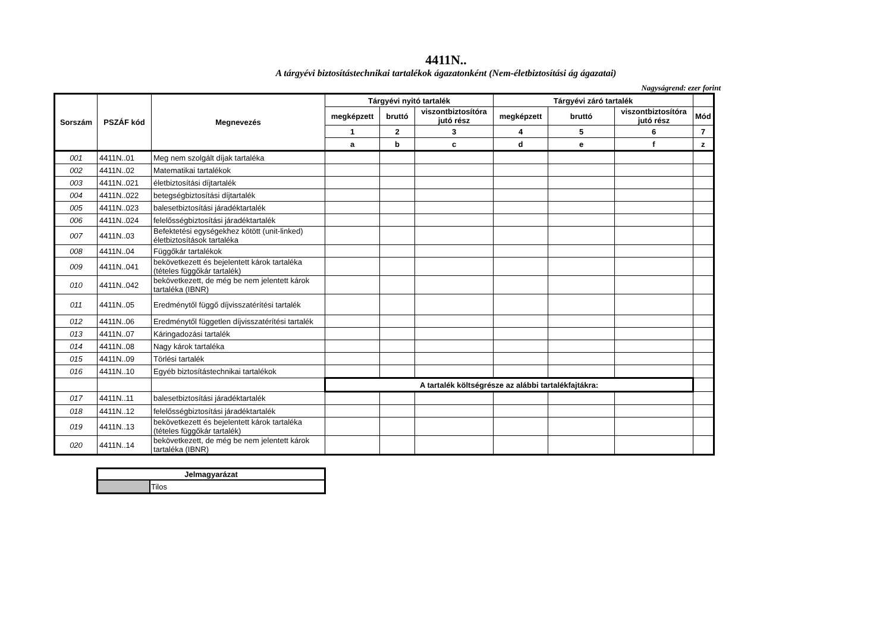4411N..
A tárgyévi biztosítástechnikai tartalékok ágazatonként (Nem-életbiztosítási ág ágazatai)
Nagyságrend: ezer forint
| Sorszám | PSZÁF kód | Megnevezés | Tárgyévi nyitó tartalék | | | Tárgyévi záró tartalék | | | |
| --- | --- | --- | --- | --- | --- | --- | --- | --- | --- |
| | | | megképzett | bruttó | viszontbiztosítóra jutó rész | megképzett | bruttó | viszontbiztosítóra jutó rész | Mód |
| | | | 1 | 2 | 3 | 4 | 5 | 6 | 7 |
| | | | a | b | c | d | e | f | z |
| 001 | 4411N..01 | Meg nem szolgált díjak tartaléka | | | | | | | |
| 002 | 4411N..02 | Matematikai tartalékok | | | | | | | |
| 003 | 4411N..021 | életbiztosítási díjtartalék | | | | | | | |
| 004 | 4411N..022 | betegségbiztosítási díjtartalék | | | | | | | |
| 005 | 4411N..023 | balesetbiztosítási járadéktartalék | | | | | | | |
| 006 | 4411N..024 | felelősségbiztosítási járadéktartalék | | | | | | | |
| 007 | 4411N..03 | Befektetési egységekhez kötött (unit-linked) életbiztosítások tartaléka | | | | | | | |
| 008 | 4411N..04 | Függőkár tartalékok | | | | | | | |
| 009 | 4411N..041 | bekövetkezett és bejelentett károk tartaléka (tételes függőkár tartalék) | | | | | | | |
| 010 | 4411N..042 | bekövetkezett, de még be nem jelentett károk tartaléka (IBNR) | | | | | | | |
| 011 | 4411N..05 | Eredménytől függő díjvisszatérítési tartalék | | | | | | | |
| 012 | 4411N..06 | Eredménytől független díjvisszatérítési tartalék | | | | | | | |
| 013 | 4411N..07 | Káringadozási tartalék | | | | | | | |
| 014 | 4411N..08 | Nagy károk tartaléka | | | | | | | |
| 015 | 4411N..09 | Törlési tartalék | | | | | | | |
| 016 | 4411N..10 | Egyéb biztosítástechnikai tartalékok | | | | | | | |
| | | | A tartalék költségrésze az alábbi tartalékfajtákra: | | | | | | |
| 017 | 4411N..11 | balesetbiztosítási járadéktartalék | | | | | | | |
| 018 | 4411N..12 | felelősségbiztosítási járadéktartalék | | | | | | | |
| 019 | 4411N..13 | bekövetkezett és bejelentett károk tartaléka (tételes függőkár tartalék) | | | | | | | |
| 020 | 4411N..14 | bekövetkezett, de még be nem jelentett károk tartaléka (IBNR) | | | | | | | |
| Jelmagyarázat | |
| --- | --- |
| | Tilos |